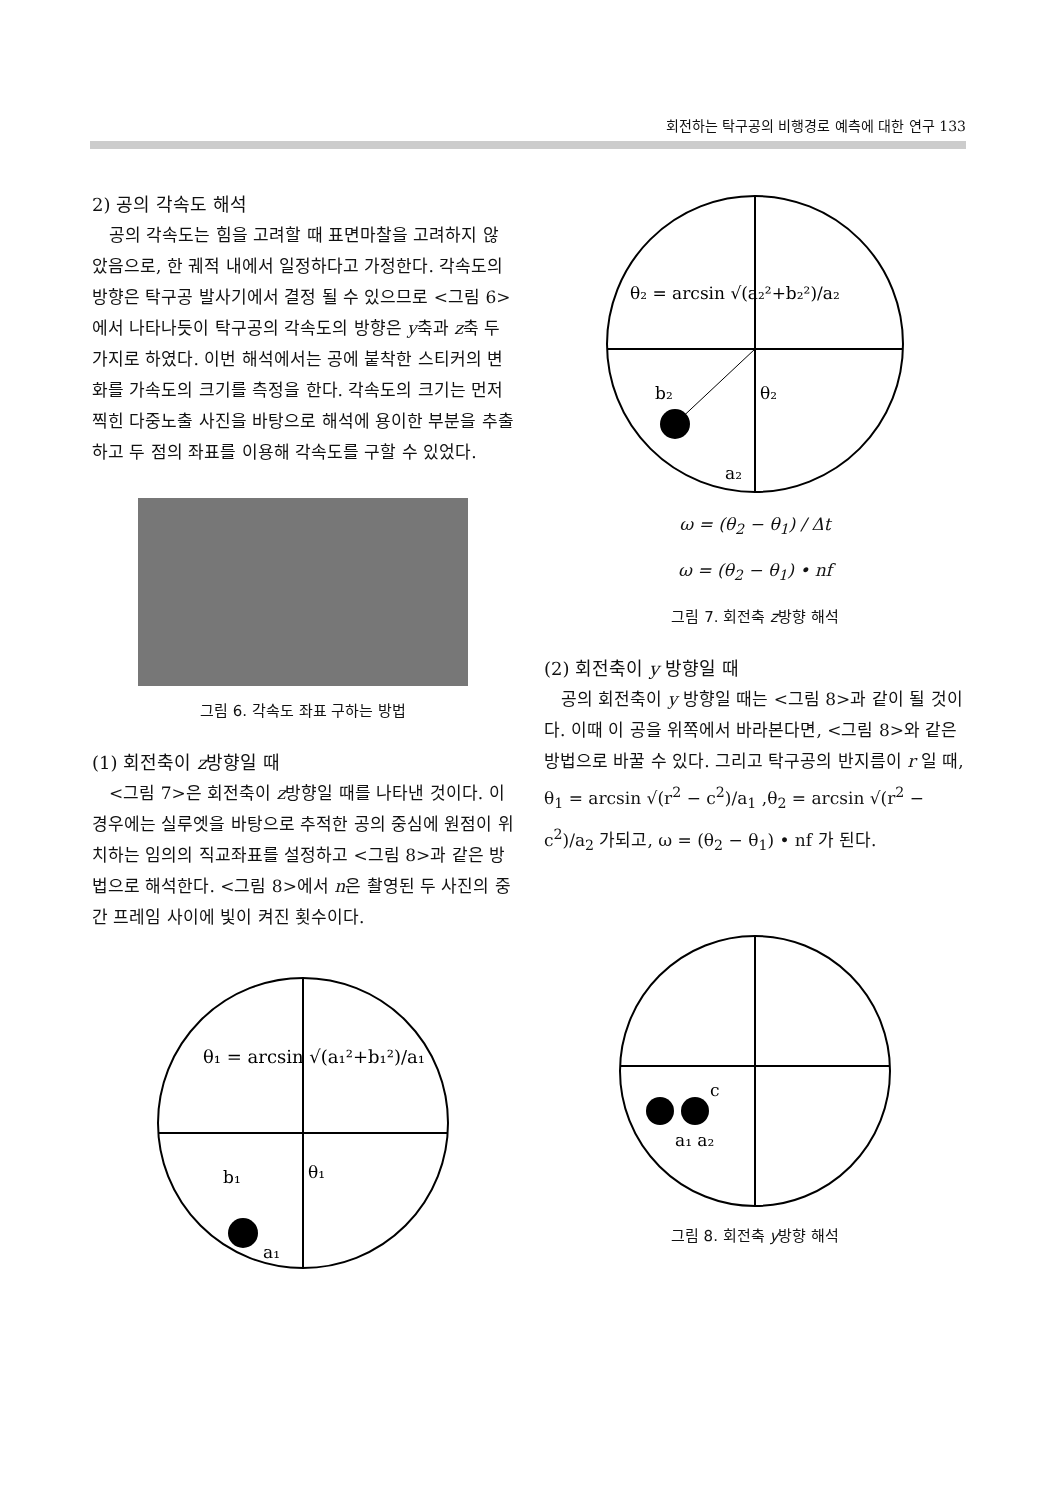회전하는 탁구공의 비행경로 예측에 대한 연구 133
2) 공의 각속도 해석
공의 각속도는 힘을 고려할 때 표면마찰을 고려하지 않았음으로, 한 궤적 내에서 일정하다고 가정한다. 각속도의 방향은 탁구공 발사기에서 결정 될 수 있으므로 <그림 6>에서 나타나듯이 탁구공의 각속도의 방향은 y축과 z축 두 가지로 하였다. 이번 해석에서는 공에 붙착한 스티커의 변화를 가속도의 크기를 측정을 한다. 각속도의 크기는 먼저 찍힌 다중노출 사진을 바탕으로 해석에 용이한 부분을 추출하고 두 점의 좌표를 이용해 각속도를 구할 수 있었다.
그림 6. 각속도 좌표 구하는 방법
(1) 회전축이 z방향일 때
<그림 7>은 회전축이 z방향일 때를 나타낸 것이다. 이 경우에는 실루엣을 바탕으로 추적한 공의 중심에 원점이 위치하는 임의의 직교좌표를 설정하고 <그림 8>과 같은 방법으로 해석한다. <그림 8>에서 n은 촬영된 두 사진의 중간 프레임 사이에 빛이 켜진 횟수이다.
θ₁ = arcsin √(a₁²+b₁²)/a₁
b₁
θ₁
a₁
θ₂ = arcsin √(a₂²+b₂²)/a₂
b₂
θ₂
a₂
ω = (θ<sub>2</sub> − θ<sub>1</sub>) / Δt
ω = (θ<sub>2</sub> − θ<sub>1</sub>) • nf
그림 7. 회전축 z방향 해석
(2) 회전축이 y 방향일 때
공의 회전축이 y 방향일 때는 <그림 8>과 같이 될 것이다. 이때 이 공을 위쪽에서 바라본다면, <그림 8>와 같은 방법으로 바꿀 수 있다. 그리고 탁구공의 반지름이 r 일 때, θ<sub>1</sub> = arcsin √(r<sup>2</sup> − c<sup>2</sup>)/a<sub>1</sub> ,θ<sub>2</sub> = arcsin √(r<sup>2</sup> − c<sup>2</sup>)/a<sub>2</sub> 가되고, ω = (θ<sub>2</sub> − θ<sub>1</sub>) • nf 가 된다.
c
a₁ a₂
그림 8. 회전축 y방향 해석